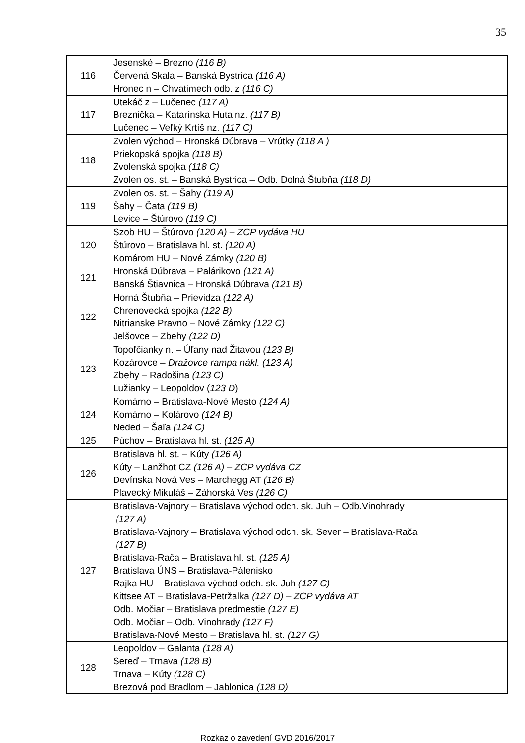35
| 116 | Jesenské – Brezno (116 B) Červená Skala – Banská Bystrica (116 A) Hronec n – Chvatimech odb. z (116 C) |
| 117 | Utekáč z – Lučenec (117 A) Breznička – Katarínska Huta nz. (117 B) Lučenec – Veľký Krtíš nz. (117 C) |
| 118 | Zvolen východ – Hronská Dúbrava – Vrútky (118 A ) Priekopská spojka (118 B) Zvolenská spojka (118 C) Zvolen os. st. – Banská Bystrica – Odb. Dolná Štubňa (118 D) |
| 119 | Zvolen os. st. – Šahy (119 A) Šahy – Čata (119 B) Levice – Štúrovo (119 C) |
| 120 | Szob HU – Štúrovo (120 A) – ZCP vydáva HU Štúrovo – Bratislava hl. st. (120 A) Komárom HU – Nové Zámky (120 B) |
| 121 | Hronská Dúbrava – Palárikovo (121 A) Banská Štiavnica – Hronská Dúbrava (121 B) |
| 122 | Horná Štubňa – Prievidza (122 A) Chrenovecká spojka (122 B) Nitrianske Pravno – Nové Zámky (122 C) Jelšovce – Zbehy (122 D) |
| 123 | Topoľčianky n. – Úľany nad Žitavou (123 B) Kozárovce – Dražovce rampa nákl. (123 A) Zbehy – Radošina (123 C) Lužianky – Leopoldov ( 123 D ) |
| 124 | Komárno – Bratislava-Nové Mesto (124 A) Komárno – Kolárovo (124 B) Neded – Šaľa (124 C) |
| 125 | Púchov – Bratislava hl. st. (125 A) |
| 126 | Bratislava hl. st. – Kúty (126 A) Kúty – Lanžhot CZ (126 A) – ZCP vydáva CZ Devínska Nová Ves – Marchegg AT (126 B) Plavecký Mikuláš – Záhorská Ves (126 C) |
| 127 | Bratislava-Vajnory – Bratislava východ odch. sk. Juh – Odb.Vinohrady (127 A) Bratislava-Vajnory – Bratislava východ odch. sk. Sever – Bratislava-Rača (127 B) Bratislava-Rača – Bratislava hl. st. (125 A) Bratislava ÚNS – Bratislava-Pálenisko Rajka HU – Bratislava východ odch. sk. Juh (127 C) Kittsee AT – Bratislava-Petržalka (127 D) – ZCP vydáva AT Odb. Močiar – Bratislava predmestie (127 E) Odb. Močiar – Odb. Vinohrady (127 F) Bratislava-Nové Mesto – Bratislava hl. st. (127 G) |
| 128 | Leopoldov – Galanta (128 A) Sereď – Trnava (128 B) Trnava – Kúty (128 C) Brezová pod Bradlom – Jablonica (128 D) |
Rozkaz o zavedení GVD 2016/2017